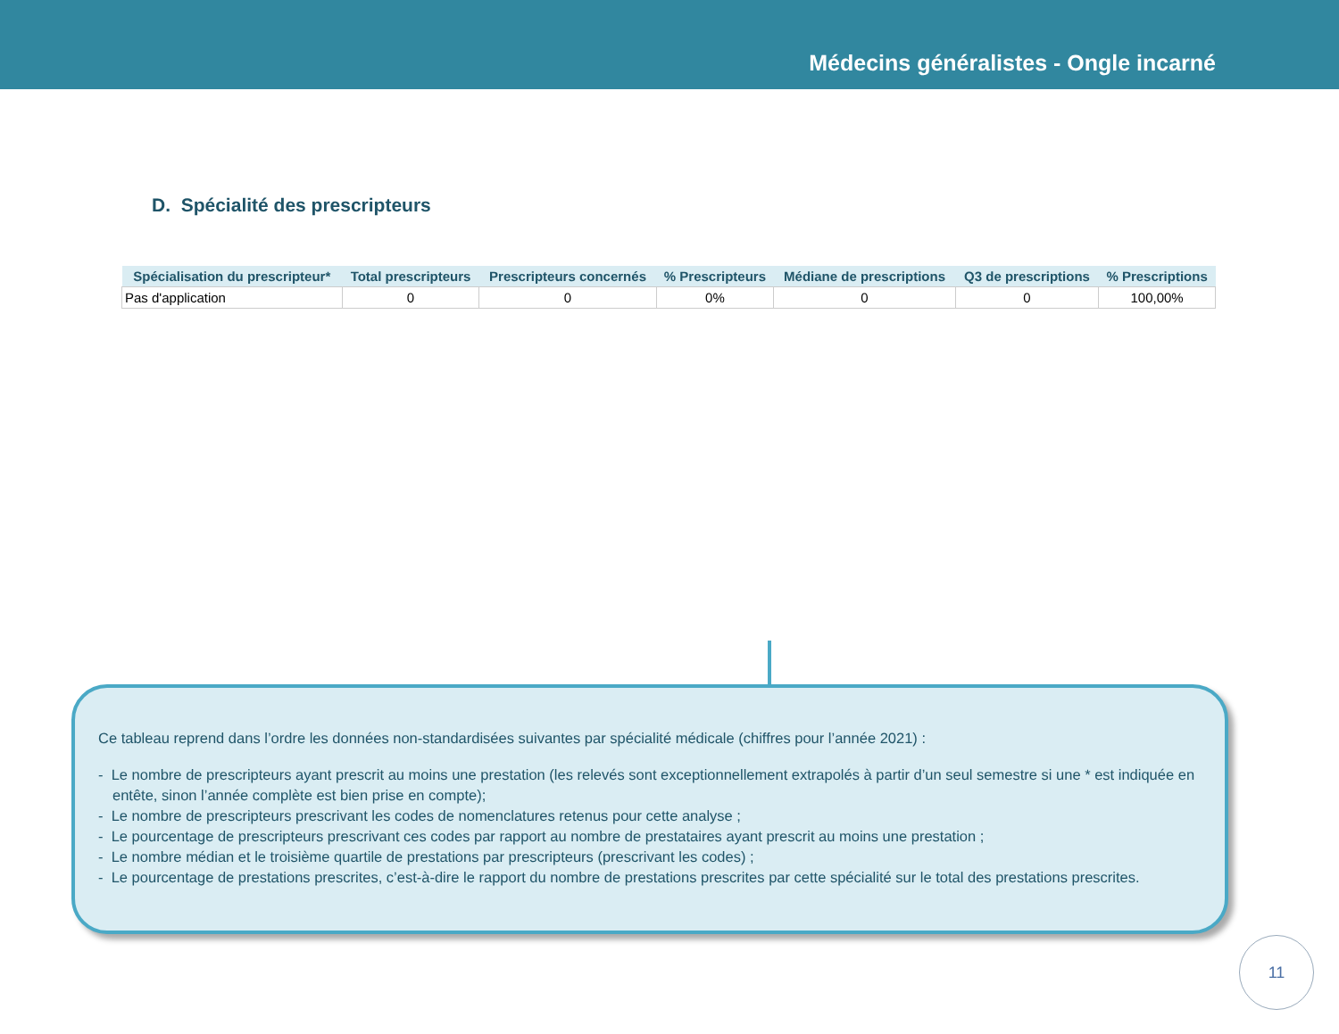Médecins généralistes - Ongle incarné
D. Spécialité des prescripteurs
| Spécialisation du prescripteur* | Total prescripteurs | Prescripteurs concernés | % Prescripteurs | Médiane de prescriptions | Q3 de prescriptions | % Prescriptions |
| --- | --- | --- | --- | --- | --- | --- |
| Pas d'application | 0 | 0 | 0% | 0 | 0 | 100,00% |
Ce tableau reprend dans l’ordre les données non-standardisées suivantes par spécialité médicale (chiffres pour l’année 2021) :
- Le nombre de prescripteurs ayant prescrit au moins une prestation (les relevés sont exceptionnellement extrapolés à partir d’un seul semestre si une * est indiquée en entête, sinon l’année complète est bien prise en compte);
- Le nombre de prescripteurs prescrivant les codes de nomenclatures retenus pour cette analyse ;
- Le pourcentage de prescripteurs prescrivant ces codes par rapport au nombre de prestataires ayant prescrit au moins une prestation ;
- Le nombre médian et le troisième quartile de prestations par prescripteurs (prescrivant les codes) ;
- Le pourcentage de prestations prescrites, c’est-à-dire le rapport du nombre de prestations prescrites par cette spécialité sur le total des prestations prescrites.
11